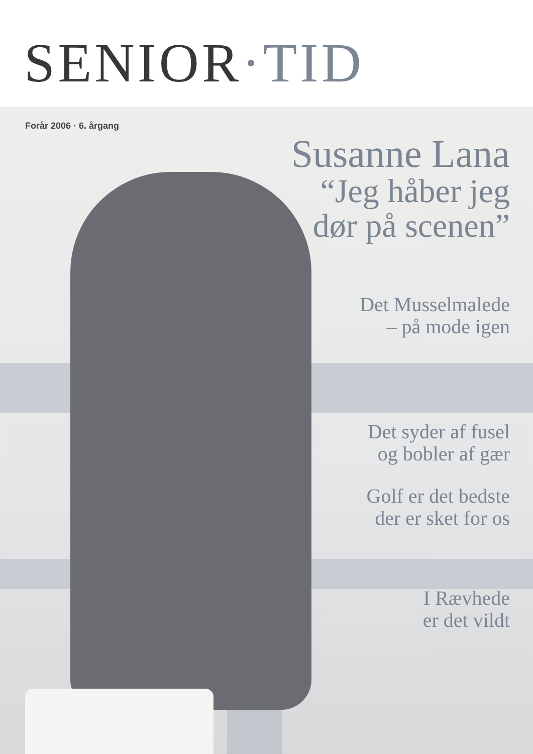SENIOR·TID
Forår 2006 · 6. årgang
Susanne Lana
“Jeg håber jeg
dør på scenen”
Det Musselmalede
– på mode igen
Det syder af fusel
og bobler af gær
Golf er det bedste
der er sket for os
I Rævhede
er det vildt